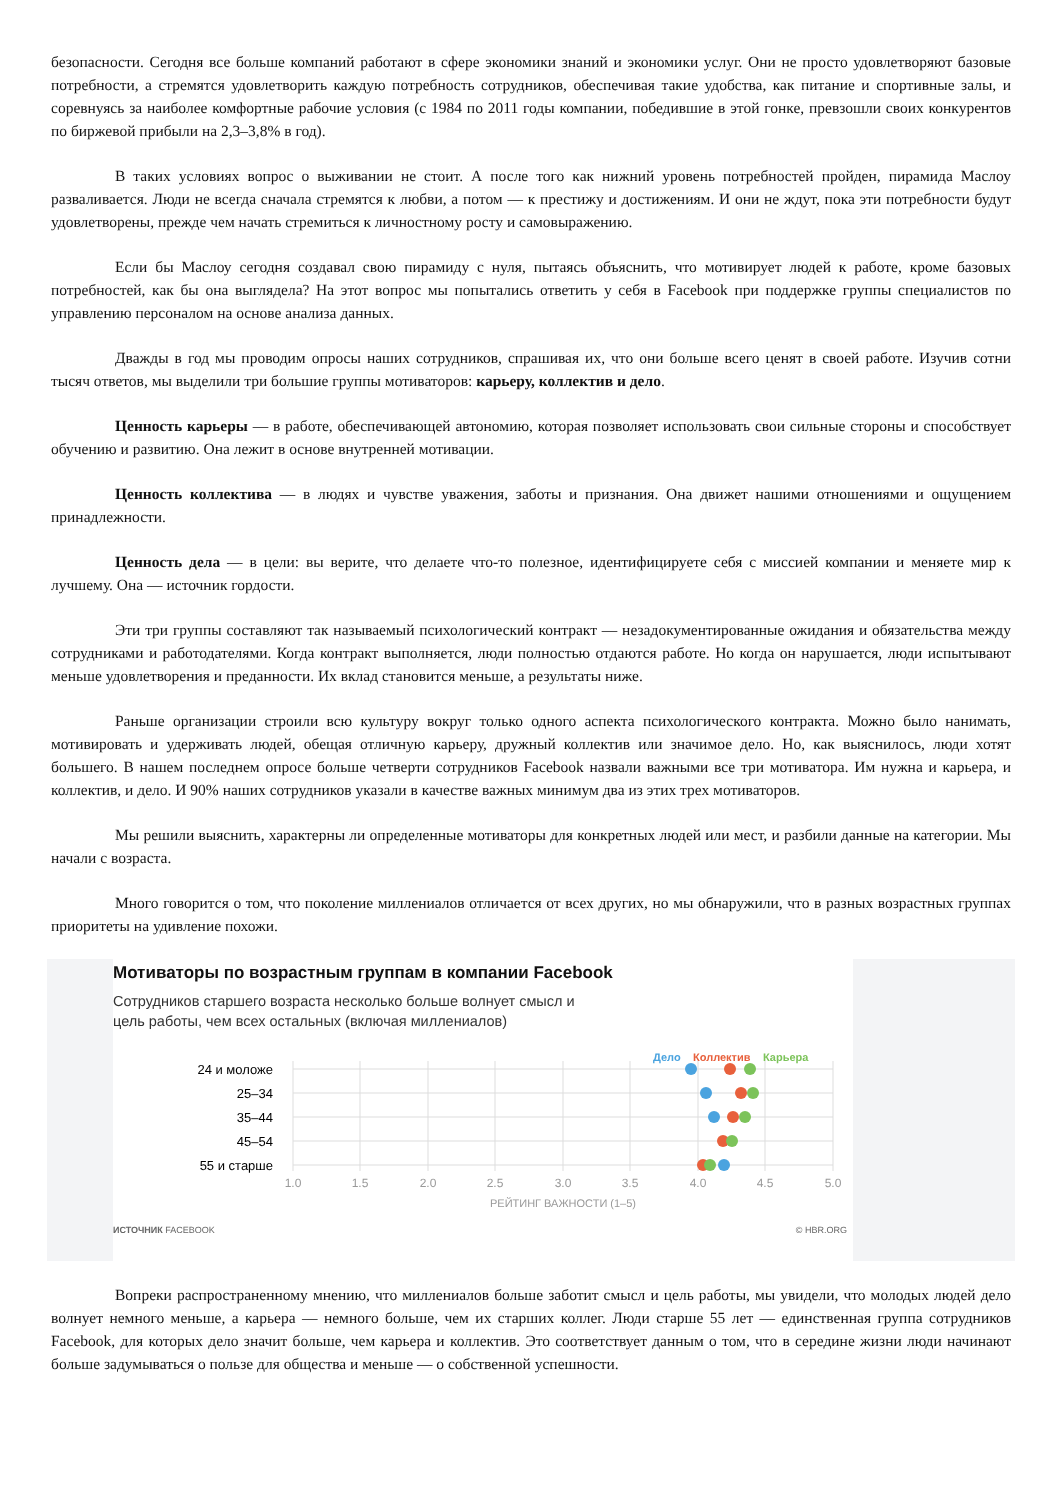безопасности. Сегодня все больше компаний работают в сфере экономики знаний и экономики услуг. Они не просто удовлетворяют базовые потребности, а стремятся удовлетворить каждую потребность сотрудников, обеспечивая такие удобства, как питание и спортивные залы, и соревнуясь за наиболее комфортные рабочие условия (с 1984 по 2011 годы компании, победившие в этой гонке, превзошли своих конкурентов по биржевой прибыли на 2,3–3,8% в год).
В таких условиях вопрос о выживании не стоит. А после того как нижний уровень потребностей пройден, пирамида Маслоу разваливается. Люди не всегда сначала стремятся к любви, а потом — к престижу и достижениям. И они не ждут, пока эти потребности будут удовлетворены, прежде чем начать стремиться к личностному росту и самовыражению.
Если бы Маслоу сегодня создавал свою пирамиду с нуля, пытаясь объяснить, что мотивирует людей к работе, кроме базовых потребностей, как бы она выглядела? На этот вопрос мы попытались ответить у себя в Facebook при поддержке группы специалистов по управлению персоналом на основе анализа данных.
Дважды в год мы проводим опросы наших сотрудников, спрашивая их, что они больше всего ценят в своей работе. Изучив сотни тысяч ответов, мы выделили три большие группы мотиваторов: карьеру, коллектив и дело.
Ценность карьеры — в работе, обеспечивающей автономию, которая позволяет использовать свои сильные стороны и способствует обучению и развитию. Она лежит в основе внутренней мотивации.
Ценность коллектива — в людях и чувстве уважения, заботы и признания. Она движет нашими отношениями и ощущением принадлежности.
Ценность дела — в цели: вы верите, что делаете что-то полезное, идентифицируете себя с миссией компании и меняете мир к лучшему. Она — источник гордости.
Эти три группы составляют так называемый психологический контракт — незадокументированные ожидания и обязательства между сотрудниками и работодателями. Когда контракт выполняется, люди полностью отдаются работе. Но когда он нарушается, люди испытывают меньше удовлетворения и преданности. Их вклад становится меньше, а результаты ниже.
Раньше организации строили всю культуру вокруг только одного аспекта психологического контракта. Можно было нанимать, мотивировать и удерживать людей, обещая отличную карьеру, дружный коллектив или значимое дело. Но, как выяснилось, люди хотят большего. В нашем последнем опросе больше четверти сотрудников Facebook назвали важными все три мотиватора. Им нужна и карьера, и коллектив, и дело. И 90% наших сотрудников указали в качестве важных минимум два из этих трех мотиваторов.
Мы решили выяснить, характерны ли определенные мотиваторы для конкретных людей или мест, и разбили данные на категории. Мы начали с возраста.
Много говорится о том, что поколение миллениалов отличается от всех других, но мы обнаружили, что в разных возрастных группах приоритеты на удивление похожи.
Мотиваторы по возрастным группам в компании Facebook
Сотрудников старшего возраста несколько больше волнует смысл и
цель работы, чем всех остальных (включая миллениалов)
Дело
Коллектив
Карьера
24 и моложе
25–34
35–44
45–54
55 и старше
1.0
1.5
2.0
2.5
3.0
3.5
4.0
4.5
5.0
РЕЙТИНГ ВАЖНОСТИ (1–5)
ИСТОЧНИК FACEBOOK © HBR.ORG
Вопреки распространенному мнению, что миллениалов больше заботит смысл и цель работы, мы увидели, что молодых людей дело волнует немного меньше, а карьера — немного больше, чем их старших коллег. Люди старше 55 лет — единственная группа сотрудников Facebook, для которых дело значит больше, чем карьера и коллектив. Это соответствует данным о том, что в середине жизни люди начинают больше задумываться о пользе для общества и меньше — о собственной успешности.